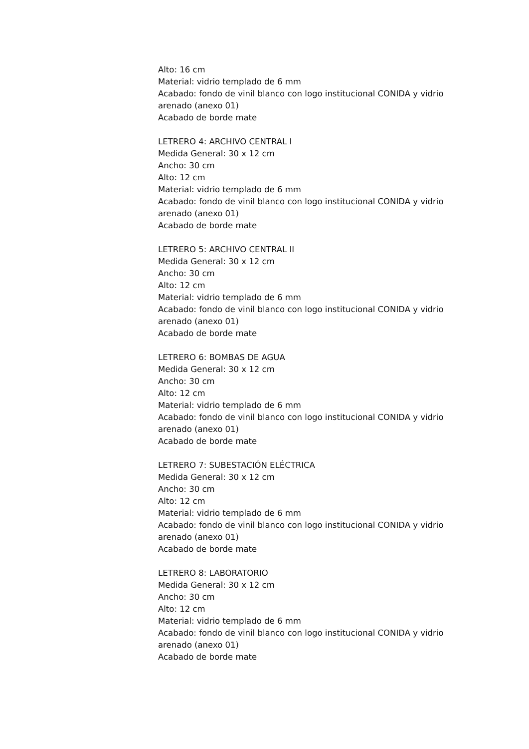Alto: 16 cm
Material: vidrio templado de 6 mm
Acabado: fondo de vinil blanco con logo institucional CONIDA y vidrio arenado (anexo 01)
Acabado de borde mate
LETRERO 4: ARCHIVO CENTRAL I
Medida General: 30 x 12 cm
Ancho: 30 cm
Alto: 12 cm
Material: vidrio templado de 6 mm
Acabado: fondo de vinil blanco con logo institucional CONIDA y vidrio arenado (anexo 01)
Acabado de borde mate
LETRERO 5: ARCHIVO CENTRAL II
Medida General: 30 x 12 cm
Ancho: 30 cm
Alto: 12 cm
Material: vidrio templado de 6 mm
Acabado: fondo de vinil blanco con logo institucional CONIDA y vidrio arenado (anexo 01)
Acabado de borde mate
LETRERO 6: BOMBAS DE AGUA
Medida General: 30 x 12 cm
Ancho: 30 cm
Alto: 12 cm
Material: vidrio templado de 6 mm
Acabado: fondo de vinil blanco con logo institucional CONIDA y vidrio arenado (anexo 01)
Acabado de borde mate
LETRERO 7: SUBESTACIÓN ELÉCTRICA
Medida General: 30 x 12 cm
Ancho: 30 cm
Alto: 12 cm
Material: vidrio templado de 6 mm
Acabado: fondo de vinil blanco con logo institucional CONIDA y vidrio arenado (anexo 01)
Acabado de borde mate
LETRERO 8: LABORATORIO
Medida General: 30 x 12 cm
Ancho: 30 cm
Alto: 12 cm
Material: vidrio templado de 6 mm
Acabado: fondo de vinil blanco con logo institucional CONIDA y vidrio arenado (anexo 01)
Acabado de borde mate